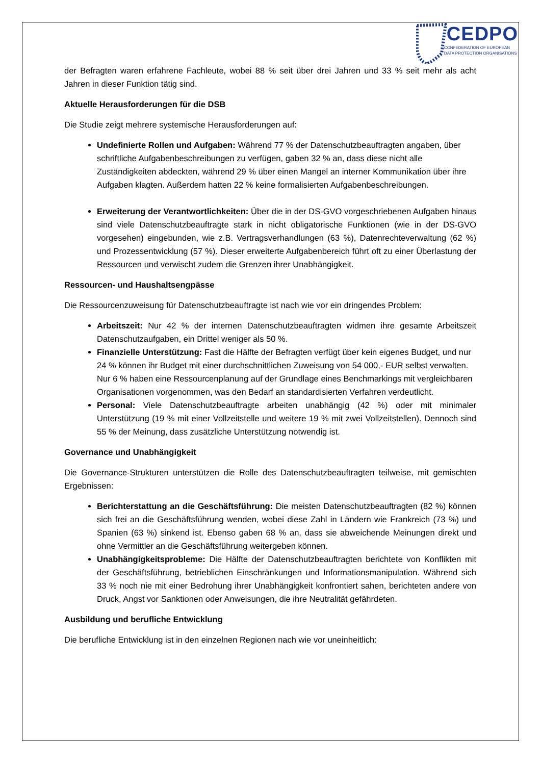CEDPO
CONFEDERATION OF EUROPEAN
DATA PROTECTION ORGANISATIONS
der Befragten waren erfahrene Fachleute, wobei 88 % seit über drei Jahren und 33 % seit mehr als acht Jahren in dieser Funktion tätig sind.
Aktuelle Herausforderungen für die DSB
Die Studie zeigt mehrere systemische Herausforderungen auf:
Undefinierte Rollen und Aufgaben: Während 77 % der Datenschutzbeauftragten angaben, über schriftliche Aufgabenbeschreibungen zu verfügen, gaben 32 % an, dass diese nicht alle Zuständigkeiten abdeckten, während 29 % über einen Mangel an interner Kommunikation über ihre Aufgaben klagten. Außerdem hatten 22 % keine formalisierten Aufgabenbeschreibungen.
Erweiterung der Verantwortlichkeiten: Über die in der DS-GVO vorgeschriebenen Aufgaben hinaus sind viele Datenschutzbeauftragte stark in nicht obligatorische Funktionen (wie in der DS-GVO vorgesehen) eingebunden, wie z.B. Vertragsverhandlungen (63 %), Datenrechteverwaltung (62 %) und Prozessentwicklung (57 %). Dieser erweiterte Aufgabenbereich führt oft zu einer Überlastung der Ressourcen und verwischt zudem die Grenzen ihrer Unabhängigkeit.
Ressourcen- und Haushaltsengpässe
Die Ressourcenzuweisung für Datenschutzbeauftragte ist nach wie vor ein dringendes Problem:
Arbeitszeit: Nur 42 % der internen Datenschutzbeauftragten widmen ihre gesamte Arbeitszeit Datenschutzaufgaben, ein Drittel weniger als 50 %.
Finanzielle Unterstützung: Fast die Hälfte der Befragten verfügt über kein eigenes Budget, und nur 24 % können ihr Budget mit einer durchschnittlichen Zuweisung von 54 000,- EUR selbst verwalten. Nur 6 % haben eine Ressourcenplanung auf der Grundlage eines Benchmarkings mit vergleichbaren Organisationen vorgenommen, was den Bedarf an standardisierten Verfahren verdeutlicht.
Personal: Viele Datenschutzbeauftragte arbeiten unabhängig (42 %) oder mit minimaler Unterstützung (19 % mit einer Vollzeitstelle und weitere 19 % mit zwei Vollzeitstellen). Dennoch sind 55 % der Meinung, dass zusätzliche Unterstützung notwendig ist.
Governance und Unabhängigkeit
Die Governance-Strukturen unterstützen die Rolle des Datenschutzbeauftragten teilweise, mit gemischten Ergebnissen:
Berichterstattung an die Geschäftsführung: Die meisten Datenschutzbeauftragten (82 %) können sich frei an die Geschäftsführung wenden, wobei diese Zahl in Ländern wie Frankreich (73 %) und Spanien (63 %) sinkend ist. Ebenso gaben 68 % an, dass sie abweichende Meinungen direkt und ohne Vermittler an die Geschäftsführung weitergeben können.
Unabhängigkeitsprobleme: Die Hälfte der Datenschutzbeauftragten berichtete von Konflikten mit der Geschäftsführung, betrieblichen Einschränkungen und Informationsmanipulation. Während sich 33 % noch nie mit einer Bedrohung ihrer Unabhängigkeit konfrontiert sahen, berichteten andere von Druck, Angst vor Sanktionen oder Anweisungen, die ihre Neutralität gefährdeten.
Ausbildung und berufliche Entwicklung
Die berufliche Entwicklung ist in den einzelnen Regionen nach wie vor uneinheitlich: